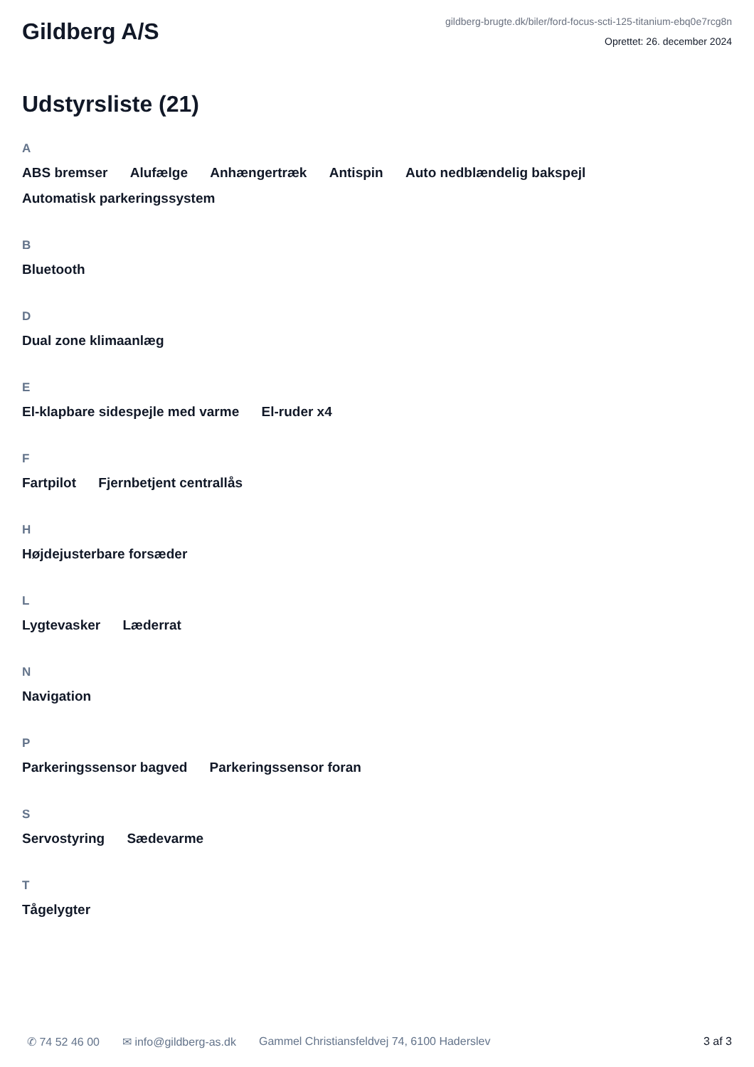Gildberg A/S
gildberg-brugte.dk/biler/ford-focus-scti-125-titanium-ebq0e7rcg8n
Oprettet: 26. december 2024
Udstyrsliste (21)
A
ABS bremser Alufælge Anhængertræk Antispin Auto nedblændelig bakspejl Automatisk parkeringssystem
B
Bluetooth
D
Dual zone klimaanlæg
E
El-klapbare sidespejle med varme El-ruder x4
F
Fartpilot Fjernbetjent centrallås
H
Højdejusterbare forsæder
L
Lygtevasker Læderrat
N
Navigation
P
Parkeringssensor bagved Parkeringssensor foran
S
Servostyring Sædevarme
T
Tågelygter
✆ 74 52 46 00 ✉ info@gildberg-as.dk Gammel Christiansfeldvej 74, 6100 Haderslev 3 af 3